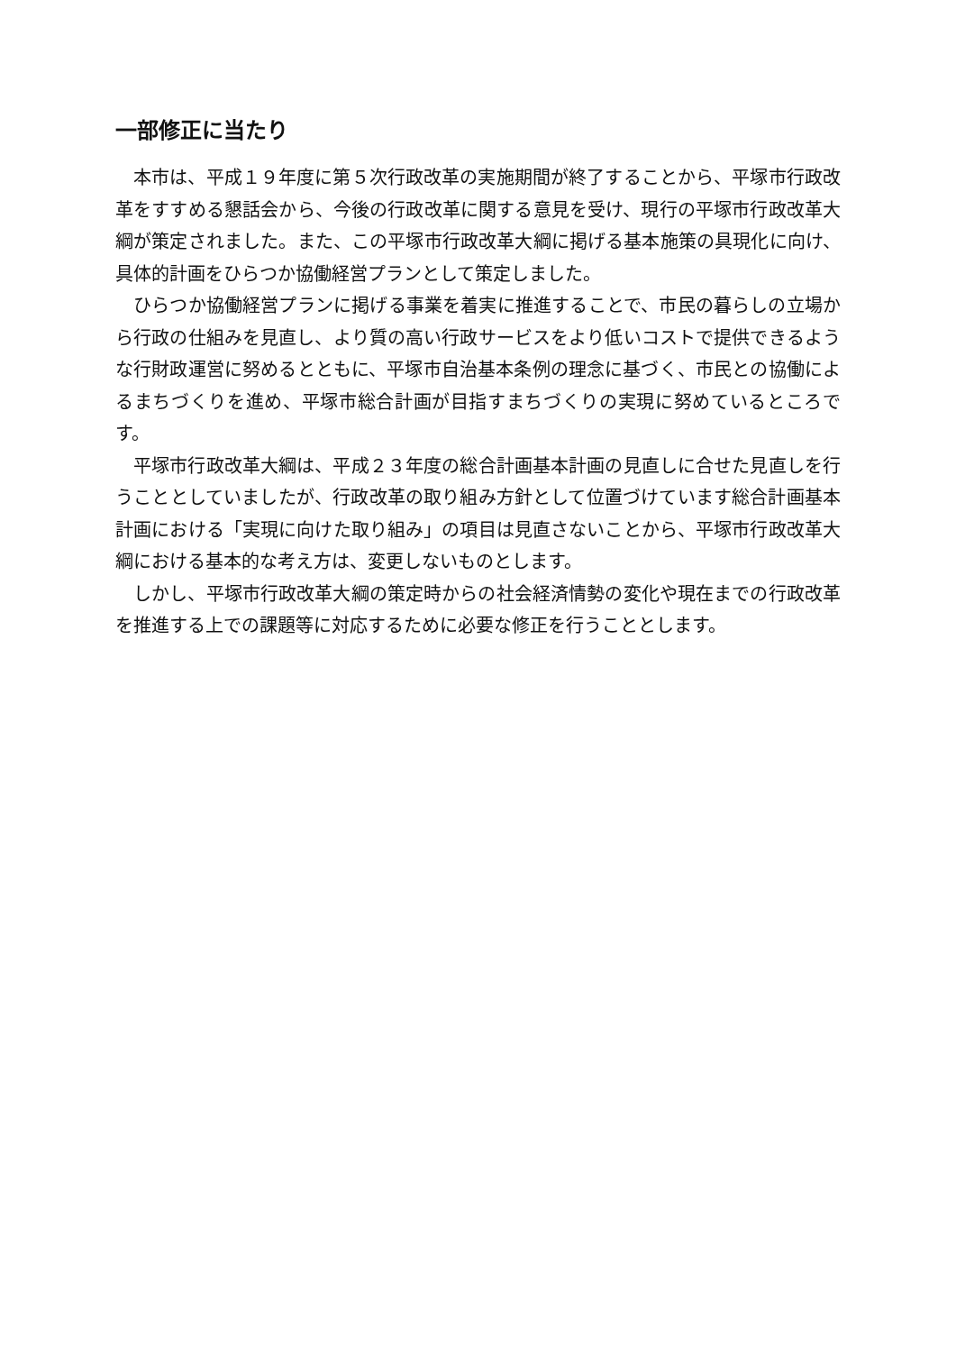一部修正に当たり
本市は、平成１９年度に第５次行政改革の実施期間が終了することから、平塚市行政改革をすすめる懇話会から、今後の行政改革に関する意見を受け、現行の平塚市行政改革大綱が策定されました。また、この平塚市行政改革大綱に掲げる基本施策の具現化に向け、具体的計画をひらつか協働経営プランとして策定しました。
ひらつか協働経営プランに掲げる事業を着実に推進することで、市民の暮らしの立場から行政の仕組みを見直し、より質の高い行政サービスをより低いコストで提供できるような行財政運営に努めるとともに、平塚市自治基本条例の理念に基づく、市民との協働によるまちづくりを進め、平塚市総合計画が目指すまちづくりの実現に努めているところです。
平塚市行政改革大綱は、平成２３年度の総合計画基本計画の見直しに合せた見直しを行うこととしていましたが、行政改革の取り組み方針として位置づけています総合計画基本計画における「実現に向けた取り組み」の項目は見直さないことから、平塚市行政改革大綱における基本的な考え方は、変更しないものとします。
しかし、平塚市行政改革大綱の策定時からの社会経済情勢の変化や現在までの行政改革を推進する上での課題等に対応するために必要な修正を行うこととします。